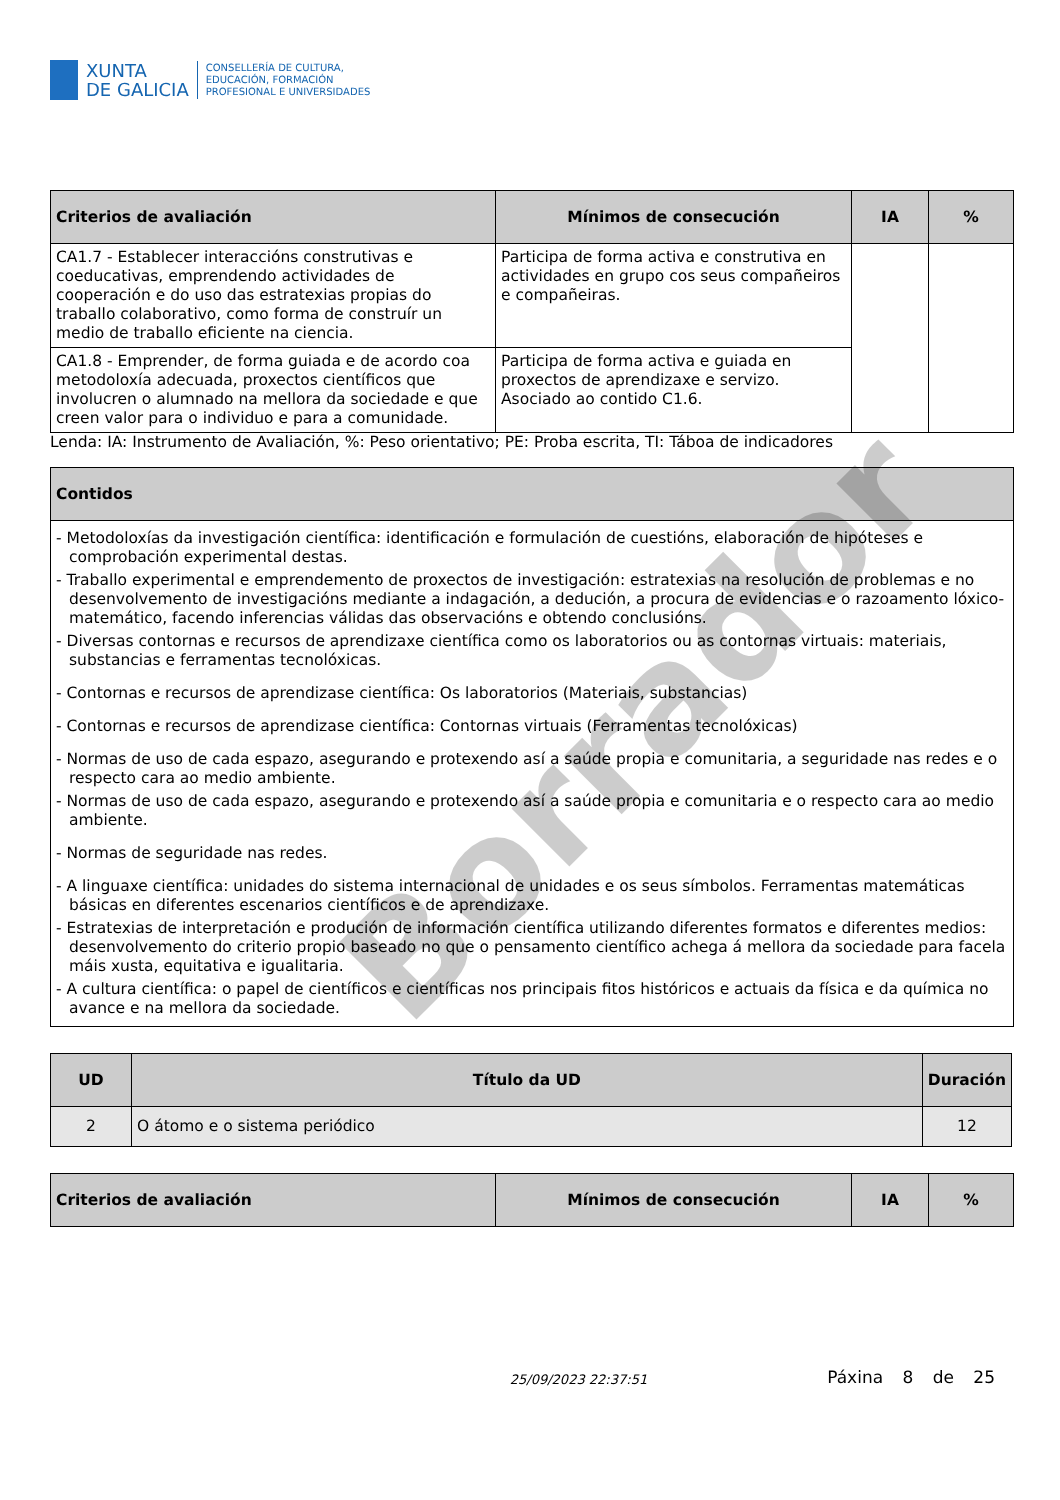Borrador
XUNTA
DE GALICIA
CONSELLERÍA DE CULTURA,
EDUCACIÓN, FORMACIÓN
PROFESIONAL E UNIVERSIDADES
| Criterios de avaliación | Mínimos de consecución | IA | % |
| --- | --- | --- | --- |
| CA1.7 - Establecer interaccións construtivas e coeducativas, emprendendo actividades de cooperación e do uso das estratexias propias do traballo colaborativo, como forma de construír un medio de traballo eficiente na ciencia. | Participa de forma activa e construtiva en actividades en grupo cos seus compañeiros e compañeiras. | | |
| CA1.8 - Emprender, de forma guiada e de acordo coa metodoloxía adecuada, proxectos científicos que involucren o alumnado na mellora da sociedade e que creen valor para o individuo e para a comunidade. | Participa de forma activa e guiada en proxectos de aprendizaxe e servizo. Asociado ao contido C1.6. | | |
Lenda: IA: Instrumento de Avaliación, %: Peso orientativo; PE: Proba escrita, TI: Táboa de indicadores
| Contidos |
| --- |
| - Metodoloxías da investigación científica: identificación e formulación de cuestións, elaboración de hipóteses e comprobación experimental destas. - Traballo experimental e emprendemento de proxectos de investigación: estratexias na resolución de problemas e no desenvolvemento de investigacións mediante a indagación, a dedución, a procura de evidencias e o razoamento lóxico-matemático, facendo inferencias válidas das observacións e obtendo conclusións. - Diversas contornas e recursos de aprendizaxe científica como os laboratorios ou as contornas virtuais: materiais, substancias e ferramentas tecnolóxicas. - Contornas e recursos de aprendizase científica: Os laboratorios (Materiais, substancias) - Contornas e recursos de aprendizase científica: Contornas virtuais (Ferramentas tecnolóxicas) - Normas de uso de cada espazo, asegurando e protexendo así a saúde propia e comunitaria, a seguridade nas redes e o respecto cara ao medio ambiente. - Normas de uso de cada espazo, asegurando e protexendo así a saúde propia e comunitaria e o respecto cara ao medio ambiente. - Normas de seguridade nas redes. - A linguaxe científica: unidades do sistema internacional de unidades e os seus símbolos. Ferramentas matemáticas básicas en diferentes escenarios científicos e de aprendizaxe. - Estratexias de interpretación e produción de información científica utilizando diferentes formatos e diferentes medios: desenvolvemento do criterio propio baseado no que o pensamento científico achega á mellora da sociedade para facela máis xusta, equitativa e igualitaria. - A cultura científica: o papel de científicos e científicas nos principais fitos históricos e actuais da física e da química no avance e na mellora da sociedade. |
| UD | Título da UD | Duración |
| --- | --- | --- |
| 2 | O átomo e o sistema periódico | 12 |
| Criterios de avaliación | Mínimos de consecución | IA | % |
| --- | --- | --- | --- |
25/09/2023 22:37:51
Páxina 8 de 25